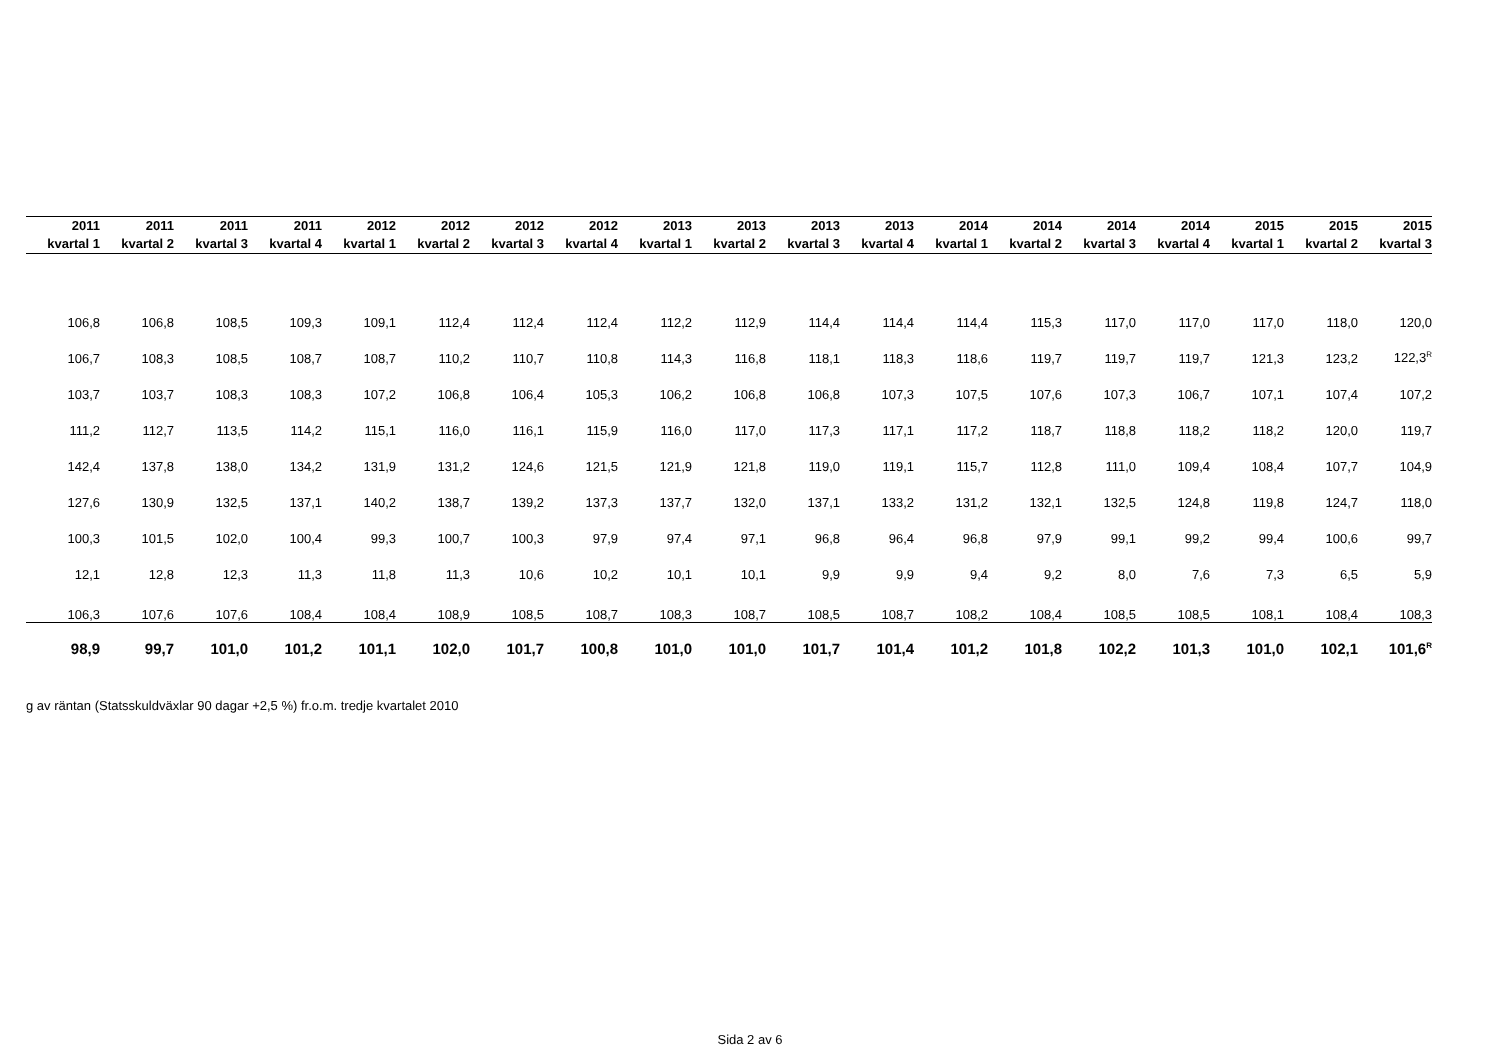| 2011 | 2011 | 2011 | 2011 | 2012 | 2012 | 2012 | 2012 | 2013 | 2013 | 2013 | 2013 | 2014 | 2014 | 2014 | 2014 | 2015 | 2015 | 2015 |
| --- | --- | --- | --- | --- | --- | --- | --- | --- | --- | --- | --- | --- | --- | --- | --- | --- | --- | --- |
| kvartal 1 | kvartal 2 | kvartal 3 | kvartal 4 | kvartal 1 | kvartal 2 | kvartal 3 | kvartal 4 | kvartal 1 | kvartal 2 | kvartal 3 | kvartal 4 | kvartal 1 | kvartal 2 | kvartal 3 | kvartal 4 | kvartal 1 | kvartal 2 | kvartal 3 |
| 106,8 | 106,8 | 108,5 | 109,3 | 109,1 | 112,4 | 112,4 | 112,4 | 112,2 | 112,9 | 114,4 | 114,4 | 114,4 | 115,3 | 117,0 | 117,0 | 117,0 | 118,0 | 120,0 |
| 106,7 | 108,3 | 108,5 | 108,7 | 108,7 | 110,2 | 110,7 | 110,8 | 114,3 | 116,8 | 118,1 | 118,3 | 118,6 | 119,7 | 119,7 | 119,7 | 121,3 | 123,2 | 122,3<sup>R</sup> |
| 103,7 | 103,7 | 108,3 | 108,3 | 107,2 | 106,8 | 106,4 | 105,3 | 106,2 | 106,8 | 106,8 | 107,3 | 107,5 | 107,6 | 107,3 | 106,7 | 107,1 | 107,4 | 107,2 |
| 111,2 | 112,7 | 113,5 | 114,2 | 115,1 | 116,0 | 116,1 | 115,9 | 116,0 | 117,0 | 117,3 | 117,1 | 117,2 | 118,7 | 118,8 | 118,2 | 118,2 | 120,0 | 119,7 |
| 142,4 | 137,8 | 138,0 | 134,2 | 131,9 | 131,2 | 124,6 | 121,5 | 121,9 | 121,8 | 119,0 | 119,1 | 115,7 | 112,8 | 111,0 | 109,4 | 108,4 | 107,7 | 104,9 |
| 127,6 | 130,9 | 132,5 | 137,1 | 140,2 | 138,7 | 139,2 | 137,3 | 137,7 | 132,0 | 137,1 | 133,2 | 131,2 | 132,1 | 132,5 | 124,8 | 119,8 | 124,7 | 118,0 |
| 100,3 | 101,5 | 102,0 | 100,4 | 99,3 | 100,7 | 100,3 | 97,9 | 97,4 | 97,1 | 96,8 | 96,4 | 96,8 | 97,9 | 99,1 | 99,2 | 99,4 | 100,6 | 99,7 |
| 12,1 | 12,8 | 12,3 | 11,3 | 11,8 | 11,3 | 10,6 | 10,2 | 10,1 | 10,1 | 9,9 | 9,9 | 9,4 | 9,2 | 8,0 | 7,6 | 7,3 | 6,5 | 5,9 |
| 106,3 | 107,6 | 107,6 | 108,4 | 108,4 | 108,9 | 108,5 | 108,7 | 108,3 | 108,7 | 108,5 | 108,7 | 108,2 | 108,4 | 108,5 | 108,5 | 108,1 | 108,4 | 108,3 |
| 98,9 | 99,7 | 101,0 | 101,2 | 101,1 | 102,0 | 101,7 | 100,8 | 101,0 | 101,0 | 101,7 | 101,4 | 101,2 | 101,8 | 102,2 | 101,3 | 101,0 | 102,1 | 101,6<sup>R</sup> |
g av räntan (Statsskuldväxlar 90 dagar +2,5 %) fr.o.m. tredje kvartalet 2010
Sida 2 av 6